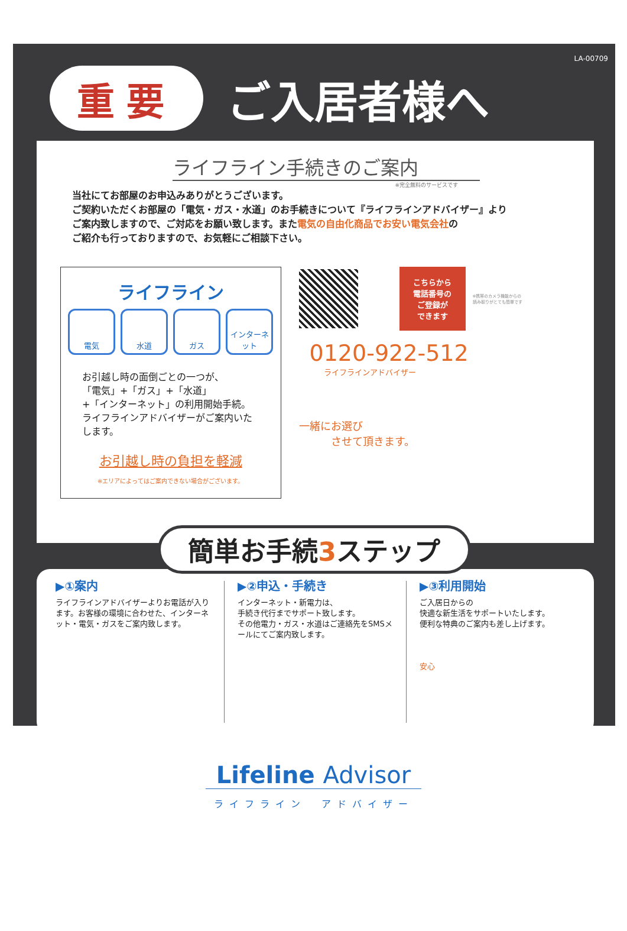LA-00709
重要
ご入居者様へ
ライフライン手続きのご案内
※完全無料のサービスです
当社にてお部屋のお申込みありがとうございます。
ご契約いただくお部屋の「電気・ガス・水道」のお手続きについて『ライフラインアドバイザー』より
ご案内致しますので、ご対応をお願い致します。また電気の自由化商品でお安い電気会社の
ご紹介も行っておりますので、お気軽にご相談下さい。
ライフライン
電気 水道 ガス インターネット
お引越し時の面倒ごとの一つが、
「電気」+「ガス」+「水道」
+「インターネット」の利用開始手続。
ライフラインアドバイザーがご案内いたします。
お引越し時の負担を軽減
※エリアによってはご案内できない場合がございます。
こちらから
電話番号の
ご登録が
できます
※携帯のカメラ機能からの
読み取りがとても簡単です
0120-922-512
ライフラインアドバイザー
一緒にお選び
　　　させて頂きます。
簡単お手続3ステップ
▶①案内
ライフラインアドバイザーよりお電話が入ります。お客様の環境に合わせた、インターネット・電気・ガスをご案内致します。
▶②申込・手続き
インターネット・新電力は、
手続き代行までサポート致します。
その他電力・ガス・水道はご連絡先をSMSメールにてご案内致します。
▶③利用開始
ご入居日からの
快適な新生活をサポートいたします。
便利な特典のご案内も差し上げます。
安心
Lifeline Advisor
ライフライン　アドバイザー